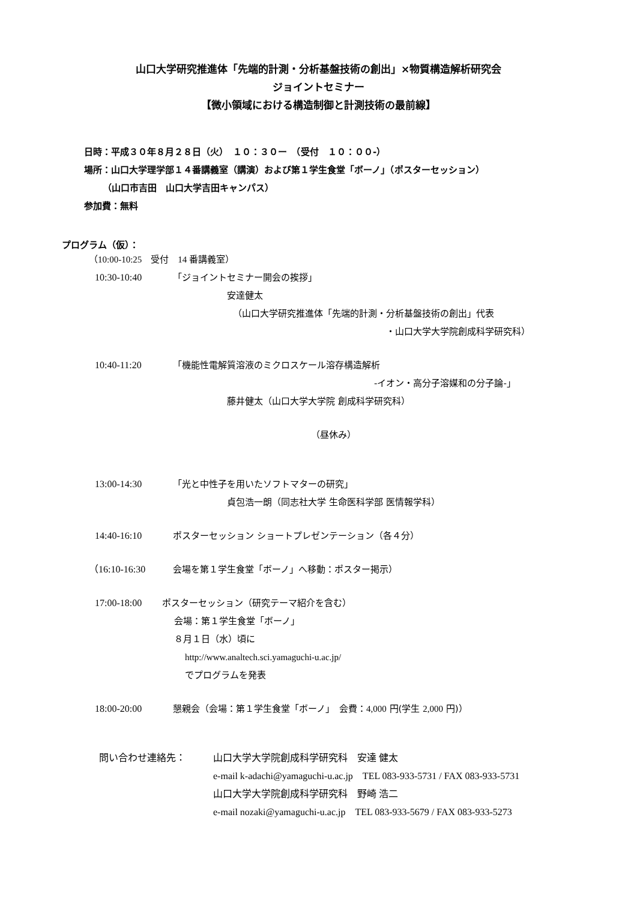山口大学研究推進体「先端的計測・分析基盤技術の創出」×物質構造解析研究会
ジョイントセミナー
【微小領域における構造制御と計測技術の最前線】
日時：平成３０年８月２８日（火）　１０：３０ー　（受付　１０：００-）
場所：山口大学理学部１４番講義室（講演）および第１学生食堂「ボーノ」（ポスターセッション）
（山口市吉田　山口大学吉田キャンパス）
参加費：無料
プログラム（仮）：
（10:00-10:25　受付　14 番講義室）
10:30-10:40 「ジョイントセミナー開会の挨拶」
安達健太
（山口大学研究推進体「先端的計測・分析基盤技術の創出」代表
・山口大学大学院創成科学研究科）
10:40-11:20 「機能性電解質溶液のミクロスケール溶存構造解析
-イオン・高分子溶媒和の分子論-」
藤井健太（山口大学大学院 創成科学研究科）
（昼休み）
13:00-14:30 「光と中性子を用いたソフトマターの研究」
貞包浩一朗（同志社大学 生命医科学部 医情報学科）
14:40-16:10 ポスターセッション ショートプレゼンテーション（各４分）
（16:10-16:30 会場を第１学生食堂「ボーノ」へ移動：ポスター掲示）
17:00-18:00 ポスターセッション（研究テーマ紹介を含む）
会場：第１学生食堂「ボーノ」
８月１日（水）頃に
http://www.analtech.sci.yamaguchi-u.ac.jp/
でプログラムを発表
18:00-20:00 懇親会（会場：第１学生食堂「ボーノ」　会費：4,000 円(学生 2,000 円)）
問い合わせ連絡先： 山口大学大学院創成科学研究科　安達 健太
e-mail k-adachi@yamaguchi-u.ac.jp　TEL 083-933-5731 / FAX 083-933-5731
山口大学大学院創成科学研究科　野崎 浩二
e-mail nozaki@yamaguchi-u.ac.jp　TEL 083-933-5679 / FAX 083-933-5273